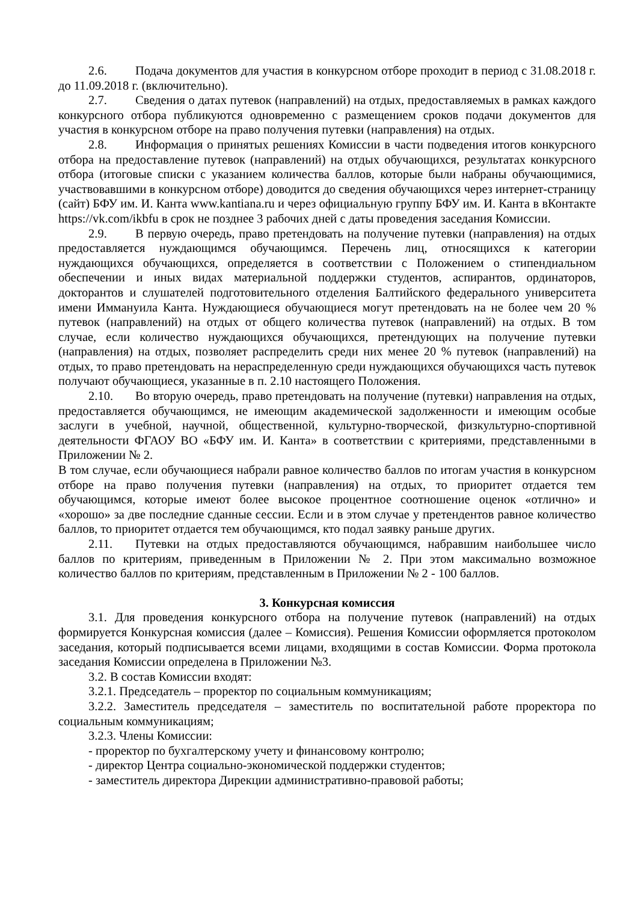2.6. Подача документов для участия в конкурсном отборе проходит в период с 31.08.2018 г. до 11.09.2018 г. (включительно).
2.7. Сведения о датах путевок (направлений) на отдых, предоставляемых в рамках каждого конкурсного отбора публикуются одновременно с размещением сроков подачи документов для участия в конкурсном отборе на право получения путевки (направления) на отдых.
2.8. Информация о принятых решениях Комиссии в части подведения итогов конкурсного отбора на предоставление путевок (направлений) на отдых обучающихся, результатах конкурсного отбора (итоговые списки с указанием количества баллов, которые были набраны обучающимися, участвовавшими в конкурсном отборе) доводится до сведения обучающихся через интернет-страницу (сайт) БФУ им. И. Канта www.kantiana.ru и через официальную группу БФУ им. И. Канта в вКонтакте https://vk.com/ikbfu в срок не позднее 3 рабочих дней с даты проведения заседания Комиссии.
2.9. В первую очередь, право претендовать на получение путевки (направления) на отдых предоставляется нуждающимся обучающимся. Перечень лиц, относящихся к категории нуждающихся обучающихся, определяется в соответствии с Положением о стипендиальном обеспечении и иных видах материальной поддержки студентов, аспирантов, ординаторов, докторантов и слушателей подготовительного отделения Балтийского федерального университета имени Иммануила Канта. Нуждающиеся обучающиеся могут претендовать на не более чем 20 % путевок (направлений) на отдых от общего количества путевок (направлений) на отдых. В том случае, если количество нуждающихся обучающихся, претендующих на получение путевки (направления) на отдых, позволяет распределить среди них менее 20 % путевок (направлений) на отдых, то право претендовать на нераспределенную среди нуждающихся обучающихся часть путевок получают обучающиеся, указанные в п. 2.10 настоящего Положения.
2.10. Во вторую очередь, право претендовать на получение (путевки) направления на отдых, предоставляется обучающимся, не имеющим академической задолженности и имеющим особые заслуги в учебной, научной, общественной, культурно-творческой, физкультурно-спортивной деятельности ФГАОУ ВО «БФУ им. И. Канта» в соответствии с критериями, представленными в Приложении № 2.
В том случае, если обучающиеся набрали равное количество баллов по итогам участия в конкурсном отборе на право получения путевки (направления) на отдых, то приоритет отдается тем обучающимся, которые имеют более высокое процентное соотношение оценок «отлично» и «хорошо» за две последние сданные сессии. Если и в этом случае у претендентов равное количество баллов, то приоритет отдается тем обучающимся, кто подал заявку раньше других.
2.11. Путевки на отдых предоставляются обучающимся, набравшим наибольшее число баллов по критериям, приведенным в Приложении № 2. При этом максимально возможное количество баллов по критериям, представленным в Приложении № 2 - 100 баллов.
3. Конкурсная комиссия
3.1. Для проведения конкурсного отбора на получение путевок (направлений) на отдых формируется Конкурсная комиссия (далее – Комиссия). Решения Комиссии оформляется протоколом заседания, который подписывается всеми лицами, входящими в состав Комиссии. Форма протокола заседания Комиссии определена в Приложении №3.
3.2. В состав Комиссии входят:
3.2.1. Председатель – проректор по социальным коммуникациям;
3.2.2. Заместитель председателя – заместитель по воспитательной работе проректора по социальным коммуникациям;
3.2.3. Члены Комиссии:
- проректор по бухгалтерскому учету и финансовому контролю;
- директор Центра социально-экономической поддержки студентов;
- заместитель директора Дирекции административно-правовой работы;